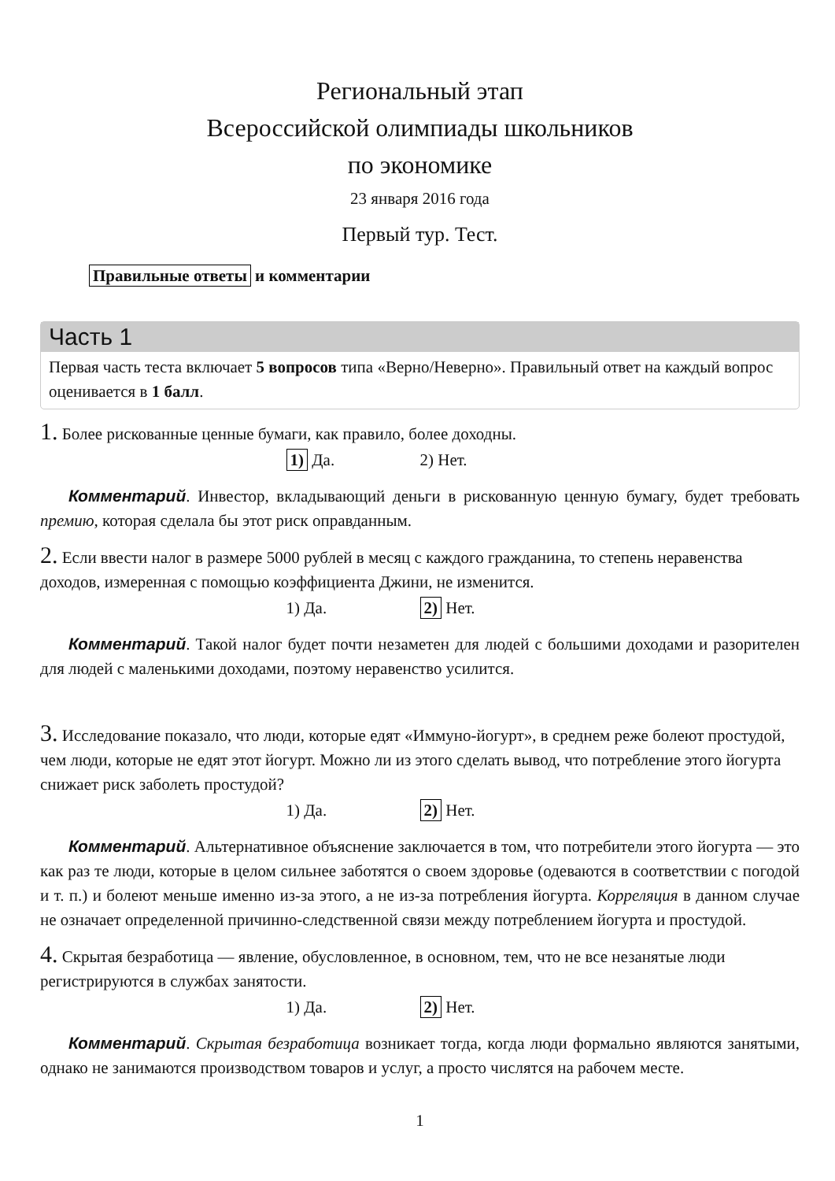Региональный этап
Всероссийской олимпиады школьников
по экономике
23 января 2016 года
Первый тур. Тест.
Правильные ответы и комментарии
Часть 1
Первая часть теста включает 5 вопросов типа «Верно/Неверно». Правильный ответ на каждый вопрос оценивается в 1 балл.
1. Более рискованные ценные бумаги, как правило, более доходны.
1) Да. 2) Нет.
Комментарий. Инвестор, вкладывающий деньги в рискованную ценную бумагу, будет требовать премию, которая сделала бы этот риск оправданным.
2. Если ввести налог в размере 5000 рублей в месяц с каждого гражданина, то степень неравенства доходов, измеренная с помощью коэффициента Джини, не изменится.
1) Да. 2) Нет.
Комментарий. Такой налог будет почти незаметен для людей с большими доходами и разорителен для людей с маленькими доходами, поэтому неравенство усилится.
3. Исследование показало, что люди, которые едят «Иммуно-йогурт», в среднем реже болеют простудой, чем люди, которые не едят этот йогурт. Можно ли из этого сделать вывод, что потребление этого йогурта снижает риск заболеть простудой?
1) Да. 2) Нет.
Комментарий. Альтернативное объяснение заключается в том, что потребители этого йогурта — это как раз те люди, которые в целом сильнее заботятся о своем здоровье (одеваются в соответствии с погодой и т. п.) и болеют меньше именно из-за этого, а не из-за потребления йогурта. Корреляция в данном случае не означает определенной причинно-следственной связи между потреблением йогурта и простудой.
4. Скрытая безработица — явление, обусловленное, в основном, тем, что не все незанятые люди регистрируются в службах занятости.
1) Да. 2) Нет.
Комментарий. Скрытая безработица возникает тогда, когда люди формально являются занятыми, однако не занимаются производством товаров и услуг, а просто числятся на рабочем месте.
1